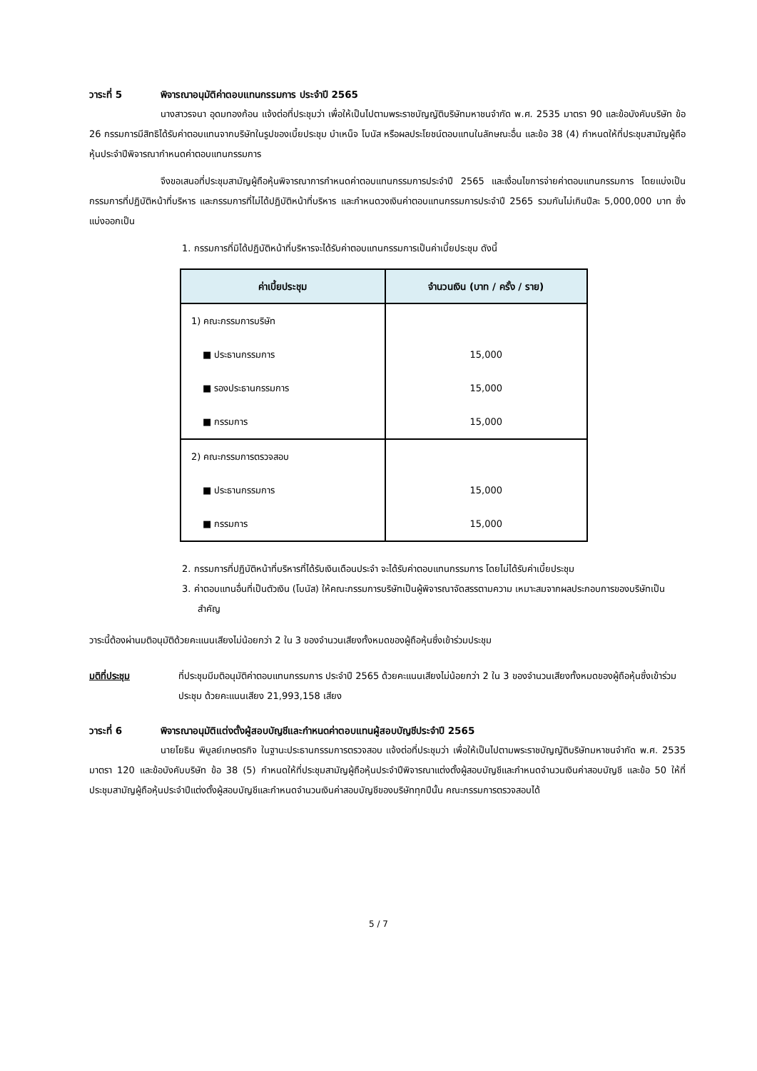วาระที่ 5 พิจารณาอนุมัติค่าตอบแทนกรรมการ ประจำปี 2565
นางสาวรจนา อุดมทองก้อน แจ้งต่อที่ประชุมว่า เพื่อให้เป็นไปตามพระราชบัญญัติบริษัทมหาชนจำกัด พ.ศ. 2535 มาตรา 90 และข้อบังคับบริษัท ข้อ 26 กรรมการมีสิทธิได้รับค่าตอบแทนจากบริษัทในรูปของเบี้ยประชุม บำเหน็จ โบนัส หรือผลประโยชน์ตอบแทนในลักษณะอื่น และข้อ 38 (4) กำหนดให้ที่ประชุมสามัญผู้ถือหุ้นประจำปีพิจารณากำหนดค่าตอบแทนกรรมการ
จึงขอเสนอที่ประชุมสามัญผู้ถือหุ้นพิจารณาการกำหนดค่าตอบแทนกรรมการประจำปี 2565 และเงื่อนไขการจ่ายค่าตอบแทนกรรมการ โดยแบ่งเป็นกรรมการที่ปฏิบัติหน้าที่บริหาร และกรรมการที่ไม่ได้ปฏิบัติหน้าที่บริหาร และกำหนดวงเงินค่าตอบแทนกรรมการประจำปี 2565 รวมกันไม่เกินปีละ 5,000,000 บาท ซึ่งแบ่งออกเป็น
1. กรรมการที่มิได้ปฏิบัติหน้าที่บริหารจะได้รับค่าตอบแทนกรรมการเป็นค่าเบี้ยประชุม ดังนี้
| ค่าเบี้ยประชุม | จำนวนเงิน (บาท / ครั้ง / ราย) |
| --- | --- |
| 1) คณะกรรมการบริษัท | |
| ■ ประธานกรรมการ | 15,000 |
| ■ รองประธานกรรมการ | 15,000 |
| ■ กรรมการ | 15,000 |
| 2) คณะกรรมการตรวจสอบ | |
| ■ ประธานกรรมการ | 15,000 |
| ■ กรรมการ | 15,000 |
2. กรรมการที่ปฏิบัติหน้าที่บริหารที่ได้รับเงินเดือนประจำ จะได้รับค่าตอบแทนกรรมการ โดยไม่ได้รับค่าเบี้ยประชุม
3. ค่าตอบแทนอื่นที่เป็นตัวเงิน (โบนัส) ให้คณะกรรมการบริษัทเป็นผู้พิจารณาจัดสรรตามความ เหมาะสมจากผลประกอบการของบริษัทเป็นสำคัญ
วาระนี้ต้องผ่านมติอนุมัติด้วยคะแนนเสียงไม่น้อยกว่า 2 ใน 3 ของจำนวนเสียงทั้งหมดของผู้ถือหุ้นซึ่งเข้าร่วมประชุม
มติที่ประชุม ที่ประชุมมีมติอนุมัติค่าตอบแทนกรรมการ ประจำปี 2565 ด้วยคะแนนเสียงไม่น้อยกว่า 2 ใน 3 ของจำนวนเสียงทั้งหมดของผู้ถือหุ้นซึ่งเข้าร่วมประชุม ด้วยคะแนนเสียง 21,993,158 เสียง
วาระที่ 6 พิจารณาอนุมัติแต่งตั้งผู้สอบบัญชีและกำหนดค่าตอบแทนผู้สอบบัญชีประจำปี 2565
นายโยธิน พิบูลย์เกษตรกิจ ในฐานะประธานกรรมการตรวจสอบ แจ้งต่อที่ประชุมว่า เพื่อให้เป็นไปตามพระราชบัญญัติบริษัทมหาชนจำกัด พ.ศ. 2535 มาตรา 120 และข้อบังคับบริษัท ข้อ 38 (5) กำหนดให้ที่ประชุมสามัญผู้ถือหุ้นประจำปีพิจารณาแต่งตั้งผู้สอบบัญชีและกำหนดจำนวนเงินค่าสอบบัญชี และข้อ 50 ให้ที่ประชุมสามัญผู้ถือหุ้นประจำปีแต่งตั้งผู้สอบบัญชีและกำหนดจำนวนเงินค่าสอบบัญชีของบริษัททุกปีนั้น คณะกรรมการตรวจสอบได้
5 / 7